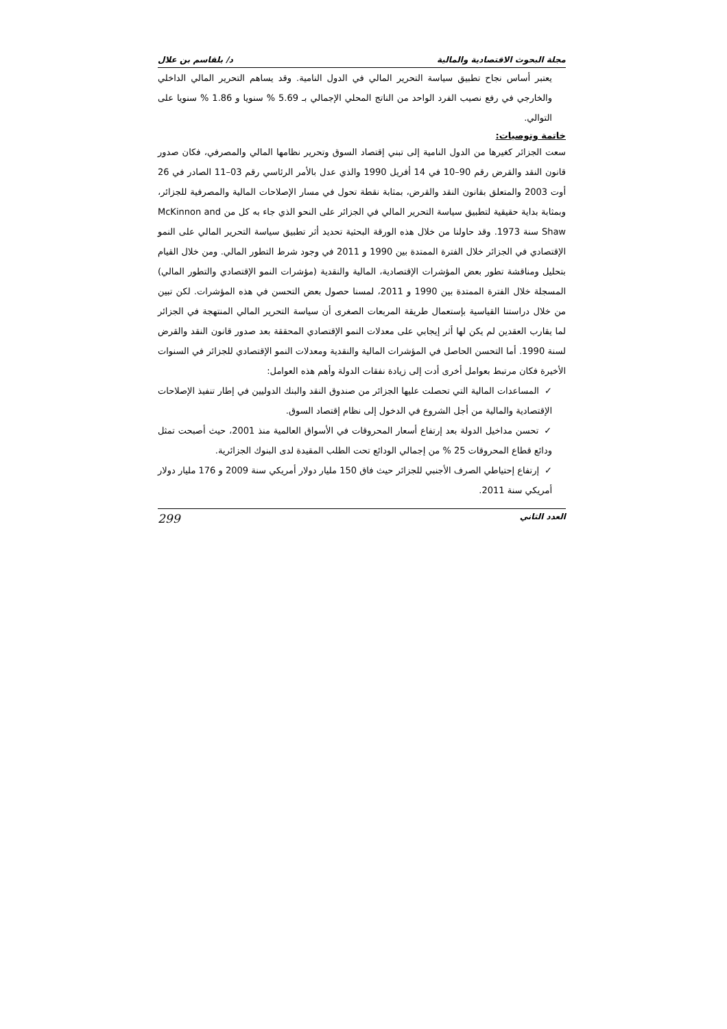مجلة البحوث الاقتصادية والمالية د/ بلقاسم بن علال
يعتبر أساس نجاح تطبيق سياسة التحرير المالي في الدول النامية. وقد يساهم التحرير المالي الداخلي والخارجي في رفع نصيب الفرد الواحد من الناتج المحلي الإجمالي بـ 5.69 % سنويا و 1.86 % سنويا على التوالي.
خاتمة وتوصيات:
سعت الجزائر كغيرها من الدول النامية إلى تبني إقتصاد السوق وتحرير نظامها المالي والمصرفي، فكان صدور قانون النقد والقرض رقم 90–10 في 14 أفريل 1990 والذي عدل بالأمر الرئاسي رقم 03–11 الصادر في 26 أوت 2003 والمتعلق بقانون النقد والقرض، بمثابة نقطة تحول في مسار الإصلاحات المالية والمصرفية للجزائر، وبمثابة بداية حقيقية لتطبيق سياسة التحرير المالي في الجزائر على النحو الذي جاء به كل من McKinnon and Shaw سنة 1973. وقد حاولنا من خلال هذه الورقة البحثية تحديد أثر تطبيق سياسة التحرير المالي على النمو الإقتصادي في الجزائر خلال الفترة الممتدة بين 1990 و 2011 في وجود شرط التطور المالي. ومن خلال القيام بتحليل ومناقشة تطور بعض المؤشرات الإقتصادية، المالية والنقدية (مؤشرات النمو الإقتصادي والتطور المالي) المسجلة خلال الفترة الممتدة بين 1990 و 2011، لمسنا حصول بعض التحسن في هذه المؤشرات. لكن تبين من خلال دراستنا القياسية بإستعمال طريقة المربعات الصغرى أن سياسة التحرير المالي المنتهجة في الجزائر لما يقارب العقدين لم يكن لها أثر إيجابي على معدلات النمو الإقتصادي المحققة بعد صدور قانون النقد والقرض لسنة 1990. أما التحسن الحاصل في المؤشرات المالية والنقدية ومعدلات النمو الإقتصادي للجزائر في السنوات الأخيرة فكان مرتبط بعوامل أخرى أدت إلى زيادة نفقات الدولة وأهم هذه العوامل:
✓المساعدات المالية التي تحصلت عليها الجزائر من صندوق النقد والبنك الدوليين في إطار تنفيذ الإصلاحات الإقتصادية والمالية من أجل الشروع في الدخول إلى نظام إقتصاد السوق.
✓تحسن مداخيل الدولة بعد إرتفاع أسعار المحروقات في الأسواق العالمية منذ 2001، حيث أصبحت تمثل ودائع قطاع المحروقات 25 % من إجمالي الودائع تحت الطلب المقيدة لدى البنوك الجزائرية.
✓إرتفاع إحتياطي الصرف الأجنبي للجزائر حيث فاق 150 مليار دولار أمريكي سنة 2009 و 176 مليار دولار أمريكي سنة 2011.
العدد الثاني 299